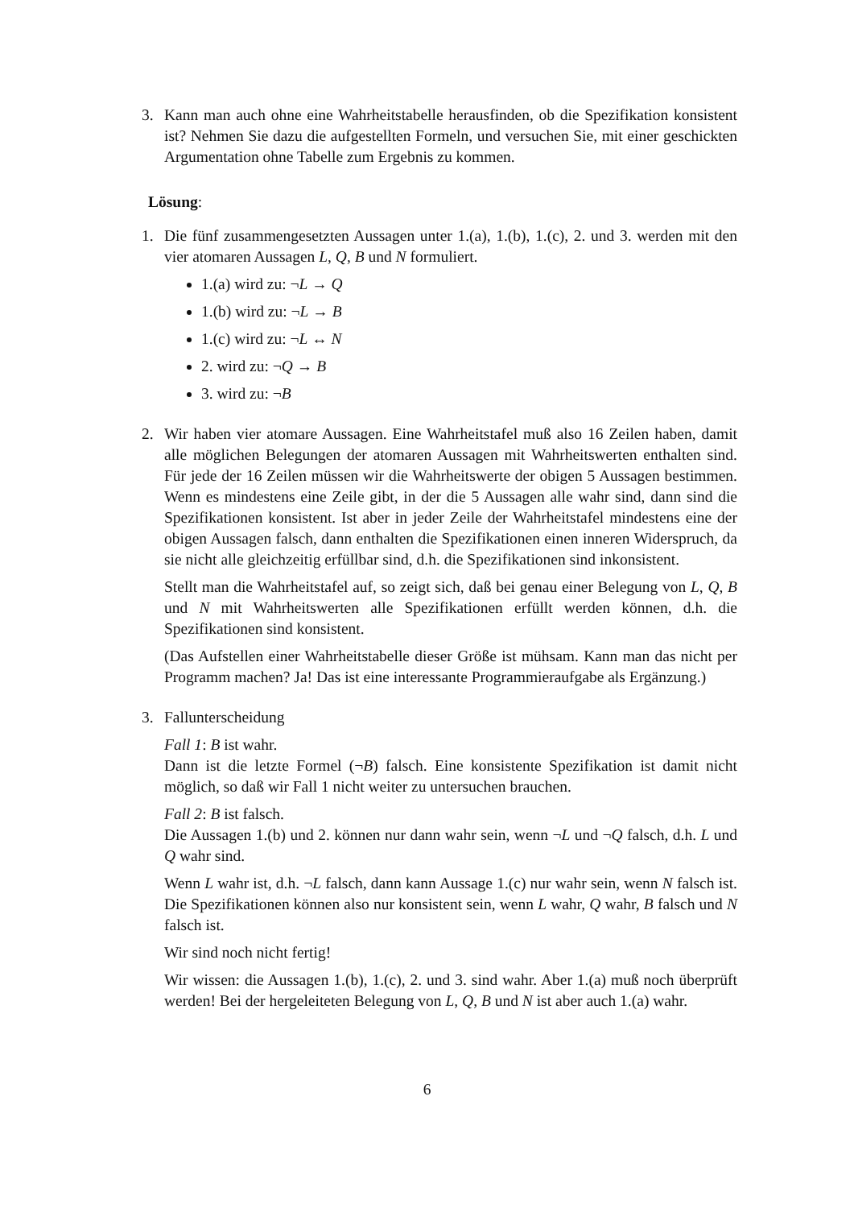3. Kann man auch ohne eine Wahrheitstabelle herausfinden, ob die Spezifikation konsistent ist? Nehmen Sie dazu die aufgestellten Formeln, und versuchen Sie, mit einer geschickten Argumentation ohne Tabelle zum Ergebnis zu kommen.
Lösung:
1. Die fünf zusammengesetzten Aussagen unter 1.(a), 1.(b), 1.(c), 2. und 3. werden mit den vier atomaren Aussagen L, Q, B und N formuliert.
1.(a) wird zu: ¬L → Q
1.(b) wird zu: ¬L → B
1.(c) wird zu: ¬L ↔ N
2. wird zu: ¬Q → B
3. wird zu: ¬B
2. Wir haben vier atomare Aussagen. Eine Wahrheitstafel muß also 16 Zeilen haben, damit alle möglichen Belegungen der atomaren Aussagen mit Wahrheitswerten enthalten sind. Für jede der 16 Zeilen müssen wir die Wahrheitswerte der obigen 5 Aussagen bestimmen. Wenn es mindestens eine Zeile gibt, in der die 5 Aussagen alle wahr sind, dann sind die Spezifikationen konsistent. Ist aber in jeder Zeile der Wahrheitstafel mindestens eine der obigen Aussagen falsch, dann enthalten die Spezifikationen einen inneren Widerspruch, da sie nicht alle gleichzeitig erfüllbar sind, d.h. die Spezifikationen sind inkonsistent.
Stellt man die Wahrheitstafel auf, so zeigt sich, daß bei genau einer Belegung von L, Q, B und N mit Wahrheitswerten alle Spezifikationen erfüllt werden können, d.h. die Spezifikationen sind konsistent.
(Das Aufstellen einer Wahrheitstabelle dieser Größe ist mühsam. Kann man das nicht per Programm machen? Ja! Das ist eine interessante Programmieraufgabe als Ergänzung.)
3. Fallunterscheidung
Fall 1: B ist wahr.
Dann ist die letzte Formel (¬B) falsch. Eine konsistente Spezifikation ist damit nicht möglich, so daß wir Fall 1 nicht weiter zu untersuchen brauchen.
Fall 2: B ist falsch.
Die Aussagen 1.(b) und 2. können nur dann wahr sein, wenn ¬L und ¬Q falsch, d.h. L und Q wahr sind.
Wenn L wahr ist, d.h. ¬L falsch, dann kann Aussage 1.(c) nur wahr sein, wenn N falsch ist. Die Spezifikationen können also nur konsistent sein, wenn L wahr, Q wahr, B falsch und N falsch ist.
Wir sind noch nicht fertig!
Wir wissen: die Aussagen 1.(b), 1.(c), 2. und 3. sind wahr. Aber 1.(a) muß noch überprüft werden! Bei der hergeleiteten Belegung von L, Q, B und N ist aber auch 1.(a) wahr.
6